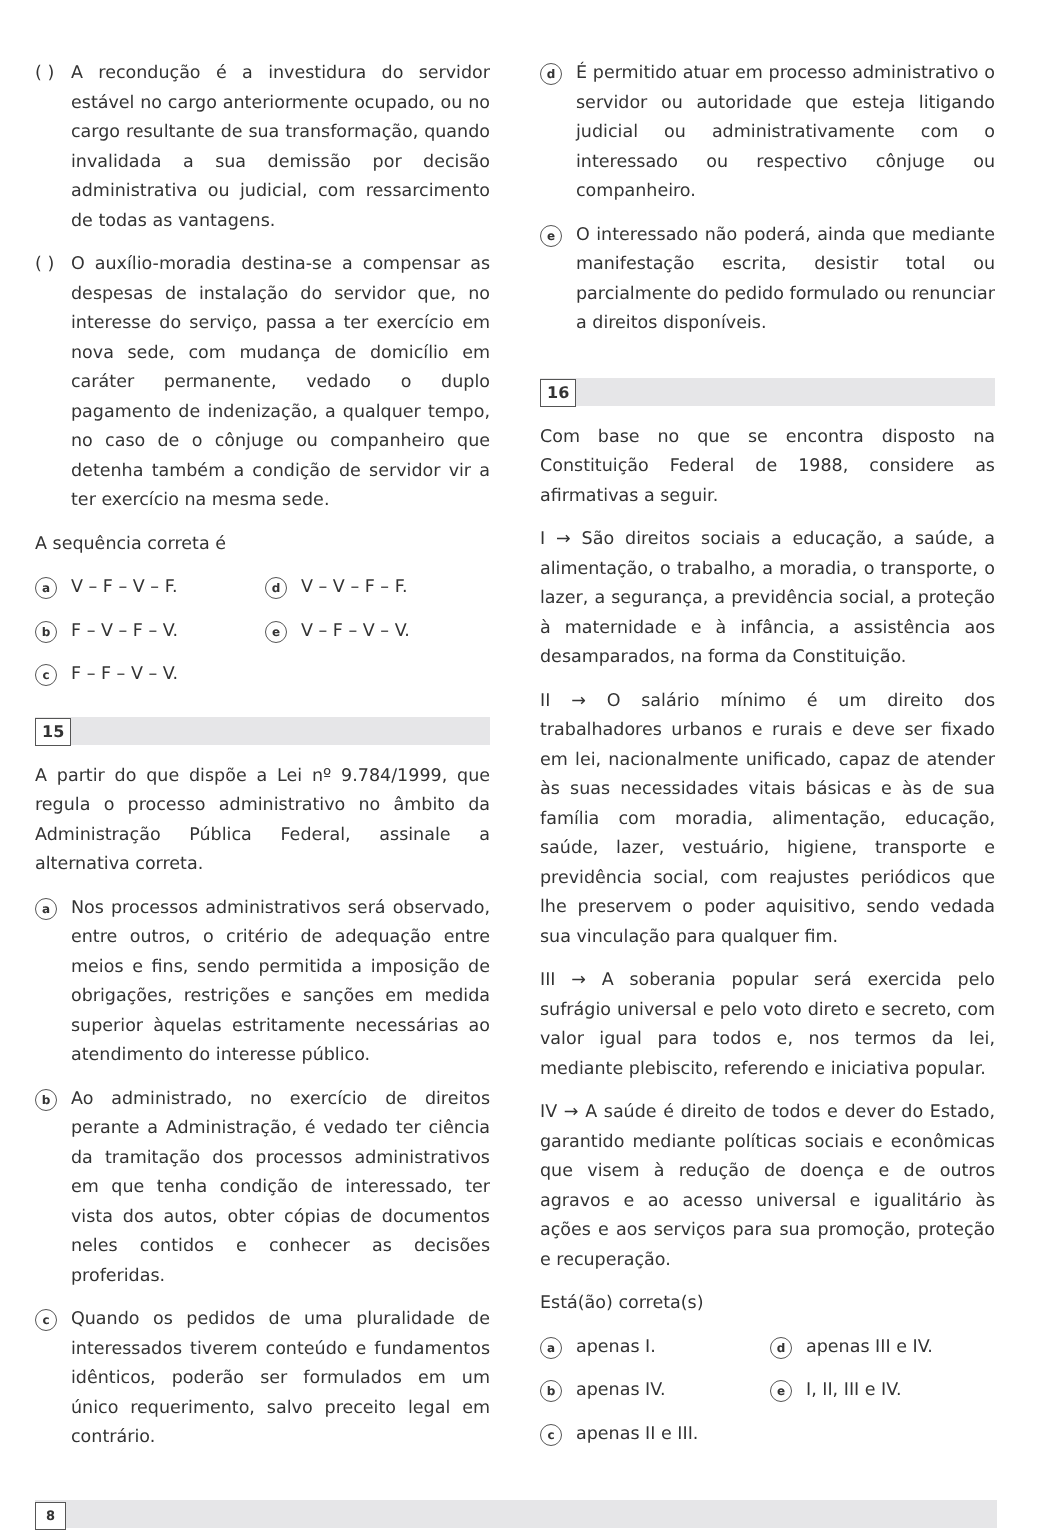( ) A recondução é a investidura do servidor estável no cargo anteriormente ocupado, ou no cargo resultante de sua transformação, quando invalidada a sua demissão por decisão administrativa ou judicial, com ressarcimento de todas as vantagens.
( ) O auxílio-moradia destina-se a compensar as despesas de instalação do servidor que, no interesse do serviço, passa a ter exercício em nova sede, com mudança de domicílio em caráter permanente, vedado o duplo pagamento de indenização, a qualquer tempo, no caso de o cônjuge ou companheiro que detenha também a condição de servidor vir a ter exercício na mesma sede.
A sequência correta é
a
V – F – V – F.
d
V – V – F – F.
b
F – V – F – V.
e
V – F – V – V.
c
F – F – V – V.
15
A partir do que dispõe a Lei nº 9.784/1999, que regula o processo administrativo no âmbito da Administração Pública Federal, assinale a alternativa correta.
a
Nos processos administrativos será observado, entre outros, o critério de adequação entre meios e fins, sendo permitida a imposição de obrigações, restrições e sanções em medida superior àquelas estritamente necessárias ao atendimento do interesse público.
b
Ao administrado, no exercício de direitos perante a Administração, é vedado ter ciência da tramitação dos processos administrativos em que tenha condição de interessado, ter vista dos autos, obter cópias de documentos neles contidos e conhecer as decisões proferidas.
c
Quando os pedidos de uma pluralidade de interessados tiverem conteúdo e fundamentos idênticos, poderão ser formulados em um único requerimento, salvo preceito legal em contrário.
d
É permitido atuar em processo administrativo o servidor ou autoridade que esteja litigando judicial ou administrativamente com o interessado ou respectivo cônjuge ou companheiro.
e
O interessado não poderá, ainda que mediante manifestação escrita, desistir total ou parcialmente do pedido formulado ou renunciar a direitos disponíveis.
16
Com base no que se encontra disposto na Constituição Federal de 1988, considere as afirmativas a seguir.
I → São direitos sociais a educação, a saúde, a alimentação, o trabalho, a moradia, o transporte, o lazer, a segurança, a previdência social, a proteção à maternidade e à infância, a assistência aos desamparados, na forma da Constituição.
II → O salário mínimo é um direito dos trabalhadores urbanos e rurais e deve ser fixado em lei, nacionalmente unificado, capaz de atender às suas necessidades vitais básicas e às de sua família com moradia, alimentação, educação, saúde, lazer, vestuário, higiene, transporte e previdência social, com reajustes periódicos que lhe preservem o poder aquisitivo, sendo vedada sua vinculação para qualquer fim.
III → A soberania popular será exercida pelo sufrágio universal e pelo voto direto e secreto, com valor igual para todos e, nos termos da lei, mediante plebiscito, referendo e iniciativa popular.
IV → A saúde é direito de todos e dever do Estado, garantido mediante políticas sociais e econômicas que visem à redução de doença e de outros agravos e ao acesso universal e igualitário às ações e aos serviços para sua promoção, proteção e recuperação.
Está(ão) correta(s)
a
apenas I.
d
apenas III e IV.
b
apenas IV.
e
I, II, III e IV.
c
apenas II e III.
8